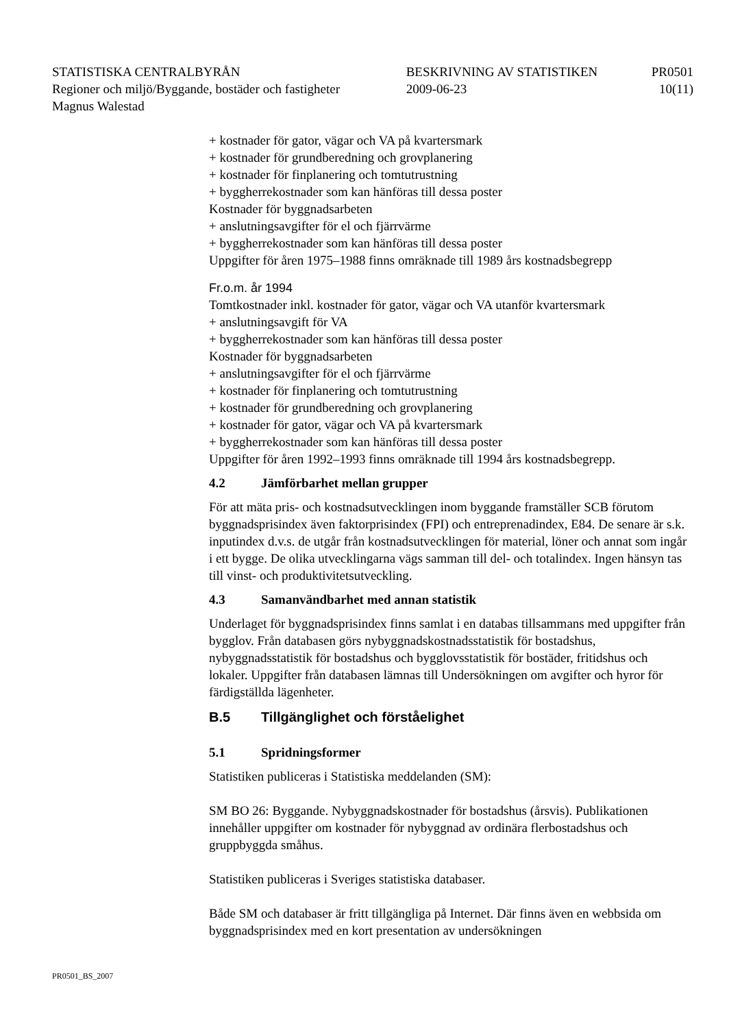| STATISTISKA CENTRALBYRÅN | BESKRIVNING AV STATISTIKEN | PR0501 |
| Regioner och miljö/Byggande, bostäder och fastigheter | 2009-06-23 | 10(11) |
| Magnus Walestad | | |
+ kostnader för gator, vägar och VA på kvartersmark
+ kostnader för grundberedning och grovplanering
+ kostnader för finplanering och tomtutrustning
+ byggherrekostnader som kan hänföras till dessa poster
Kostnader för byggnadsarbeten
+ anslutningsavgifter för el och fjärrvärme
+ byggherrekostnader som kan hänföras till dessa poster
Uppgifter för åren 1975–1988 finns omräknade till 1989 års kostnadsbegrepp
Fr.o.m. år 1994
Tomtkostnader inkl. kostnader för gator, vägar och VA utanför kvartersmark
+ anslutningsavgift för VA
+ byggherrekostnader som kan hänföras till dessa poster
Kostnader för byggnadsarbeten
+ anslutningsavgifter för el och fjärrvärme
+ kostnader för finplanering och tomtutrustning
+ kostnader för grundberedning och grovplanering
+ kostnader för gator, vägar och VA på kvartersmark
+ byggherrekostnader som kan hänföras till dessa poster
Uppgifter för åren 1992–1993 finns omräknade till 1994 års kostnadsbegrepp.
4.2 Jämförbarhet mellan grupper
För att mäta pris- och kostnadsutvecklingen inom byggande framställer SCB förutom byggnadsprisindex även faktorprisindex (FPI) och entreprenadindex, E84. De senare är s.k. inputindex d.v.s. de utgår från kostnadsutvecklingen för material, löner och annat som ingår i ett bygge. De olika utvecklingarna vägs samman till del- och totalindex. Ingen hänsyn tas till vinst- och produktivitetsut­veckling.
4.3 Samanvändbarhet med annan statistik
Underlaget för byggnadsprisindex finns samlat i en databas tillsammans med uppgifter från bygglov. Från databasen görs nybyggnadskostnadsstatistik för bostadshus, nybyggnadsstatistik för bostadshus och bygglovsstatistik för bostäder, fritidshus och lokaler. Uppgifter från databasen lämnas till Undersök­ningen om avgifter och hyror för färdigställda lägenheter.
B.5 Tillgänglighet och förståelighet
5.1 Spridningsformer
Statistiken publiceras i Statistiska meddelanden (SM):
SM BO 26: Byggande. Nybyggnadskostnader för bostadshus (årsvis). Publika­tionen innehåller uppgifter om kostnader för nybyggnad av ordinära flerbostads­hus och gruppbyggda småhus.
Statistiken publiceras i Sveriges statistiska databaser.
Både SM och databaser är fritt tillgängliga på Internet. Där finns även en webbsida om byggnadsprisindex med en kort presentation av undersökningen
PR0501_BS_2007